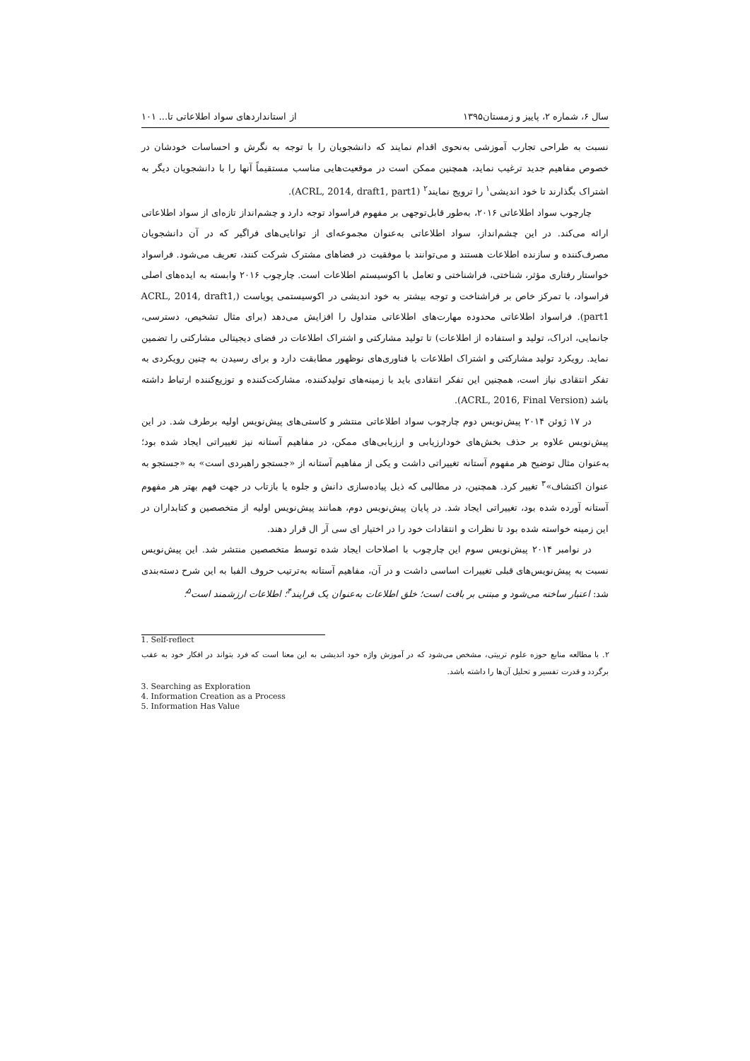سال ۶، شماره ۲، پاییز و زمستان۱۳۹۵ از استانداردهای سواد اطلاعاتی تا... ۱۰۱
نسبت به طراحی تجارب آموزشی به‌نحوی اقدام نمایند که دانشجویان را با توجه به نگرش و احساسات خودشان در خصوص مفاهیم جدید ترغیب نماید، همچنین ممکن است در موقعیت‌هایی مناسب مستقیماً آنها را با دانشجویان دیگر به اشتراک بگذارند تا خود اندیشی<sup>۱</sup> را ترویج نمایند<sup>۲</sup> (ACRL, 2014, draft1, part1).
چارچوب سواد اطلاعاتی ۲۰۱۶، به‌طور قابل‌توجهی بر مفهوم فراسواد توجه دارد و چشم‌انداز تازه‌ای از سواد اطلاعاتی ارائه می‌کند. در این چشم‌انداز، سواد اطلاعاتی به‌عنوان مجموعه‌ای از توانایی‌های فراگیر که در آن دانشجویان مصرف‌کننده و سازنده اطلاعات هستند و می‌توانند با موفقیت در فضاهای مشترک شرکت کنند، تعریف می‌شود. فراسواد خواستار رفتاری مؤثر، شناختی، فراشناختی و تعامل با اکوسیستم اطلاعات است. چارچوب ۲۰۱۶ وابسته به ایده‌های اصلی فراسواد، با تمرکز خاص بر فراشناخت و توجه بیشتر به خود اندیشی در اکوسیستمی پویاست (ACRL, 2014, draft1, part1). فراسواد اطلاعاتی محدوده مهارت‌های اطلاعاتی متداول را افزایش می‌دهد (برای مثال تشخیص، دسترسی، جانمایی، ادراک، تولید و استفاده از اطلاعات) تا تولید مشارکتی و اشتراک اطلاعات در فضای دیجیتالی مشارکتی را تضمین نماید. رویکرد تولید مشارکتی و اشتراک اطلاعات با فناوری‌های نوظهور مطابقت دارد و برای رسیدن به چنین رویکردی به تفکر انتقادی نیاز است، همچنین این تفکر انتقادی باید با زمینه‌های تولیدکننده، مشارکت‌کننده و توزیع‌کننده ارتباط داشته باشد (ACRL, 2016, Final Version).
در ۱۷ ژوئن ۲۰۱۴ پیش‌نویس دوم چارچوب سواد اطلاعاتی منتشر و کاستی‌های پیش‌نویس اولیه برطرف شد. در این پیش‌نویس علاوه بر حذف بخش‌های خودارزیابی و ارزیابی‌های ممکن، در مفاهیم آستانه نیز تغییراتی ایجاد شده بود؛ به‌عنوان مثال توضیح هر مفهوم آستانه تغییراتی داشت و یکی از مفاهیم آستانه از «جستجو راهبردی است» به «جستجو به عنوان اکتشاف»<sup>۳</sup> تغییر کرد. همچنین، در مطالبی که ذیل پیاده‌سازی دانش و جلوه یا بازتاب در جهت فهم بهتر هر مفهوم آستانه آورده شده بود، تغییراتی ایجاد شد. در پایان پیش‌نویس دوم، همانند پیش‌نویس اولیه از متخصصین و کتابداران در این زمینه خواسته شده بود تا نظرات و انتقادات خود را در اختیار ای سی آر ال قرار دهند.
در نوامبر ۲۰۱۴ پیش‌نویس سوم این چارچوب با اصلاحات ایجاد شده توسط متخصصین منتشر شد. این پیش‌نویس نسبت به پیش‌نویس‌های قبلی تغییرات اساسی داشت و در آن، مفاهیم آستانه به‌ترتیب حروف الفبا به این شرح دسته‌بندی شد: اعتبار ساخته می‌شود و مبتنی بر بافت است؛ خلق اطلاعات به‌عنوان یک فرایند<sup>۴</sup>؛ اطلاعات ارزشمند است<sup>۵</sup>؛
1. Self-reflect
۲. با مطالعه منابع حوزه علوم تربیتی، مشخص می‌شود که در آموزش واژه خود اندیشی به این معنا است که فرد بتواند در افکار خود به عقب برگردد و قدرت تفسیر و تحلیل آن‌ها را داشته باشد.
3. Searching as Exploration
4. Information Creation as a Process
5. Information Has Value